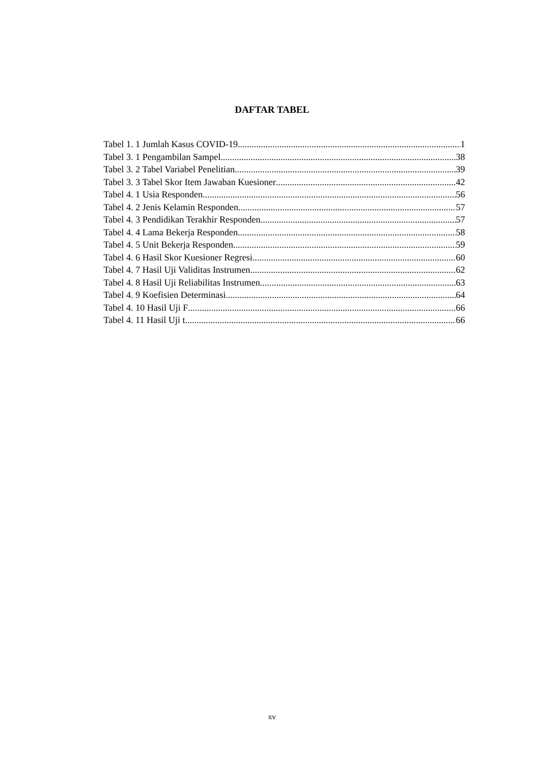DAFTAR TABEL
Tabel 1. 1 Jumlah Kasus COVID-19 1
Tabel 3. 1 Pengambilan Sampel 38
Tabel 3. 2 Tabel Variabel Penelitian 39
Tabel 3. 3 Tabel Skor Item Jawaban Kuesioner 42
Tabel 4. 1 Usia Responden 56
Tabel 4. 2 Jenis Kelamin Responden 57
Tabel 4. 3 Pendidikan Terakhir Responden 57
Tabel 4. 4 Lama Bekerja Responden 58
Tabel 4. 5 Unit Bekerja Responden 59
Tabel 4. 6 Hasil Skor Kuesioner Regresi 60
Tabel 4. 7 Hasil Uji Validitas Instrumen 62
Tabel 4. 8 Hasil Uji Reliabilitas Instrumen 63
Tabel 4. 9 Koefisien Determinasi 64
Tabel 4. 10 Hasil Uji F 66
Tabel 4. 11 Hasil Uji t 66
xv